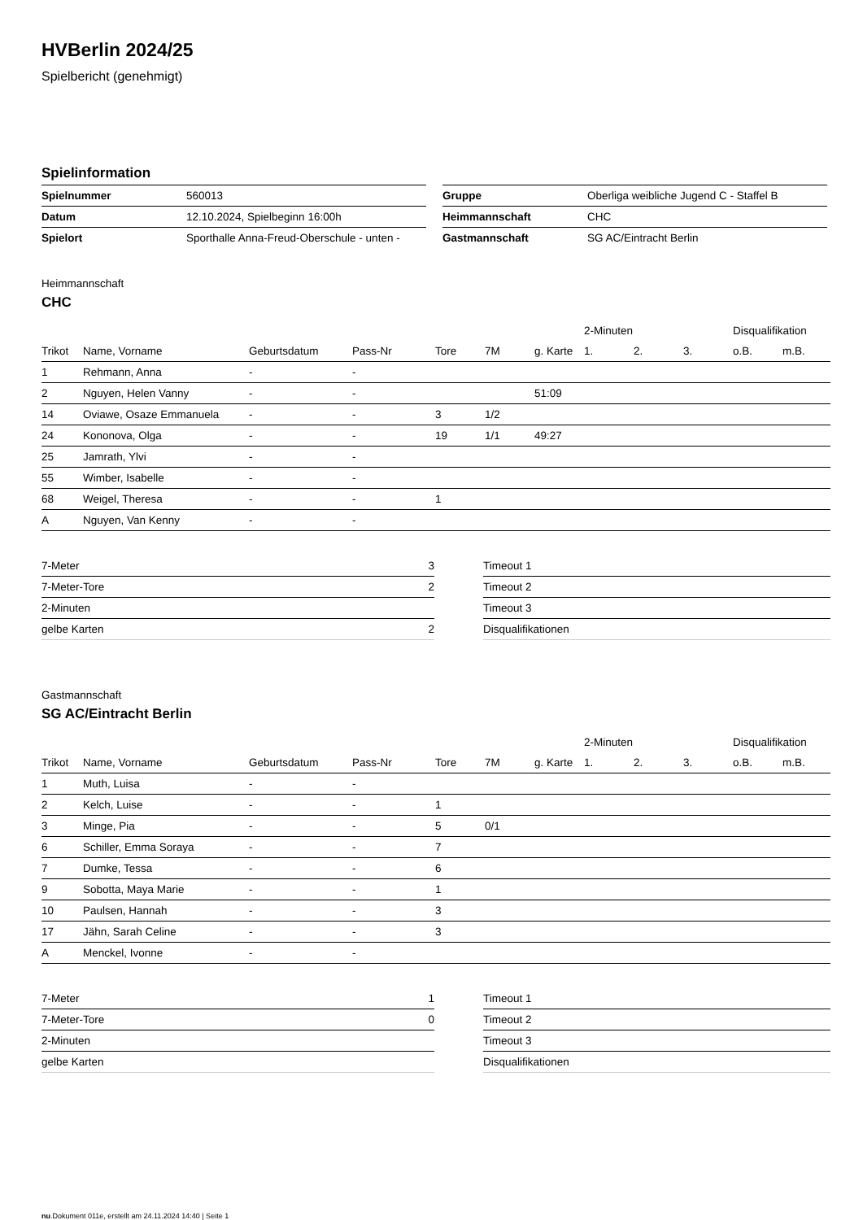HVBerlin 2024/25
Spielbericht (genehmigt)
Spielinformation
| Spielnummer | 560013 |
| Datum | 12.10.2024, Spielbeginn 16:00h |
| Spielort | Sporthalle Anna-Freud-Oberschule - unten - |
| Gruppe | Oberliga weibliche Jugend C - Staffel B |
| Heimmannschaft | CHC |
| Gastmannschaft | SG AC/Eintracht Berlin |
Heimmannschaft
CHC
| | | | | | | | 2-Minuten | | | Disqualifikation | |
| --- | --- | --- | --- | --- | --- | --- | --- | --- | --- | --- | --- |
| Trikot | Name, Vorname | Geburtsdatum | Pass-Nr | Tore | 7M | g. Karte | 1. | 2. | 3. | o.B. | m.B. |
| 1 | Rehmann, Anna | - | - | | | | | | | | |
| 2 | Nguyen, Helen Vanny | - | - | | | 51:09 | | | | | |
| 14 | Oviawe, Osaze Emmanuela | - | - | 3 | 1/2 | | | | | | |
| 24 | Kononova, Olga | - | - | 19 | 1/1 | 49:27 | | | | | |
| 25 | Jamrath, Ylvi | - | - | | | | | | | | |
| 55 | Wimber, Isabelle | - | - | | | | | | | | |
| 68 | Weigel, Theresa | - | - | 1 | | | | | | | |
| A | Nguyen, Van Kenny | - | - | | | | | | | | |
| 7-Meter | 3 |
| 7-Meter-Tore | 2 |
| 2-Minuten | |
| gelbe Karten | 2 |
| Timeout 1 |
| Timeout 2 |
| Timeout 3 |
| Disqualifikationen |
Gastmannschaft
SG AC/Eintracht Berlin
| | | | | | | | 2-Minuten | | | Disqualifikation | |
| --- | --- | --- | --- | --- | --- | --- | --- | --- | --- | --- | --- |
| Trikot | Name, Vorname | Geburtsdatum | Pass-Nr | Tore | 7M | g. Karte | 1. | 2. | 3. | o.B. | m.B. |
| 1 | Muth, Luisa | - | - | | | | | | | | |
| 2 | Kelch, Luise | - | - | 1 | | | | | | | |
| 3 | Minge, Pia | - | - | 5 | 0/1 | | | | | | |
| 6 | Schiller, Emma Soraya | - | - | 7 | | | | | | | |
| 7 | Dumke, Tessa | - | - | 6 | | | | | | | |
| 9 | Sobotta, Maya Marie | - | - | 1 | | | | | | | |
| 10 | Paulsen, Hannah | - | - | 3 | | | | | | | |
| 17 | Jähn, Sarah Celine | - | - | 3 | | | | | | | |
| A | Menckel, Ivonne | - | - | | | | | | | | |
| 7-Meter | 1 |
| 7-Meter-Tore | 0 |
| 2-Minuten | |
| gelbe Karten | |
| Timeout 1 |
| Timeout 2 |
| Timeout 3 |
| Disqualifikationen |
nu.Dokument 011e, erstellt am 24.11.2024 14:40 | Seite 1